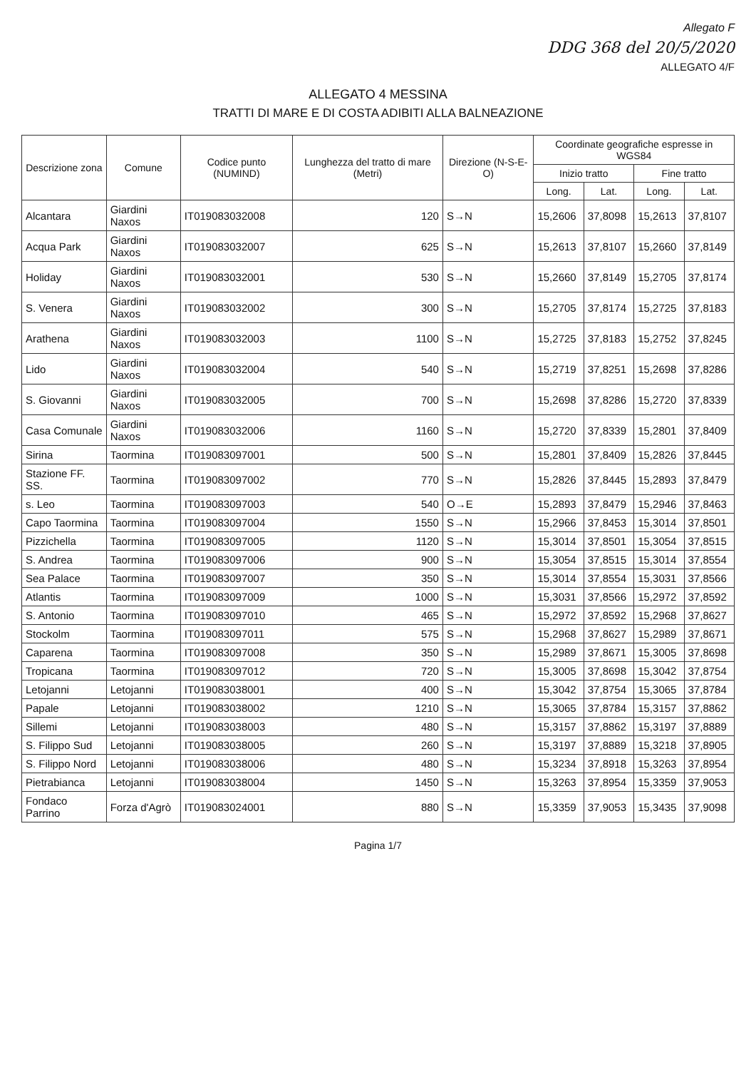Allegato F
DDG 368 del 20/5/2020
ALLEGATO 4/F
ALLEGATO 4 MESSINA
TRATTI DI MARE E DI COSTA ADIBITI ALLA BALNEAZIONE
| Descrizione zona | Comune | Codice punto (NUMIND) | Lunghezza del tratto di mare (Metri) | Direzione (N-S-E-O) | Coordinate geografiche espresse in WGS84 | | | |
| --- | --- | --- | --- | --- | --- | --- | --- | --- |
| | | | | | Inizio tratto | | Fine tratto | |
| | | | | | Long. | Lat. | Long. | Lat. |
| Alcantara | Giardini Naxos | IT019083032008 | 120 | S→N | 15,2606 | 37,8098 | 15,2613 | 37,8107 |
| Acqua Park | Giardini Naxos | IT019083032007 | 625 | S→N | 15,2613 | 37,8107 | 15,2660 | 37,8149 |
| Holiday | Giardini Naxos | IT019083032001 | 530 | S→N | 15,2660 | 37,8149 | 15,2705 | 37,8174 |
| S. Venera | Giardini Naxos | IT019083032002 | 300 | S→N | 15,2705 | 37,8174 | 15,2725 | 37,8183 |
| Arathena | Giardini Naxos | IT019083032003 | 1100 | S→N | 15,2725 | 37,8183 | 15,2752 | 37,8245 |
| Lido | Giardini Naxos | IT019083032004 | 540 | S→N | 15,2719 | 37,8251 | 15,2698 | 37,8286 |
| S. Giovanni | Giardini Naxos | IT019083032005 | 700 | S→N | 15,2698 | 37,8286 | 15,2720 | 37,8339 |
| Casa Comunale | Giardini Naxos | IT019083032006 | 1160 | S→N | 15,2720 | 37,8339 | 15,2801 | 37,8409 |
| Sirina | Taormina | IT019083097001 | 500 | S→N | 15,2801 | 37,8409 | 15,2826 | 37,8445 |
| Stazione FF. SS. | Taormina | IT019083097002 | 770 | S→N | 15,2826 | 37,8445 | 15,2893 | 37,8479 |
| s. Leo | Taormina | IT019083097003 | 540 | O→E | 15,2893 | 37,8479 | 15,2946 | 37,8463 |
| Capo Taormina | Taormina | IT019083097004 | 1550 | S→N | 15,2966 | 37,8453 | 15,3014 | 37,8501 |
| Pizzichella | Taormina | IT019083097005 | 1120 | S→N | 15,3014 | 37,8501 | 15,3054 | 37,8515 |
| S. Andrea | Taormina | IT019083097006 | 900 | S→N | 15,3054 | 37,8515 | 15,3014 | 37,8554 |
| Sea Palace | Taormina | IT019083097007 | 350 | S→N | 15,3014 | 37,8554 | 15,3031 | 37,8566 |
| Atlantis | Taormina | IT019083097009 | 1000 | S→N | 15,3031 | 37,8566 | 15,2972 | 37,8592 |
| S. Antonio | Taormina | IT019083097010 | 465 | S→N | 15,2972 | 37,8592 | 15,2968 | 37,8627 |
| Stockolm | Taormina | IT019083097011 | 575 | S→N | 15,2968 | 37,8627 | 15,2989 | 37,8671 |
| Caparena | Taormina | IT019083097008 | 350 | S→N | 15,2989 | 37,8671 | 15,3005 | 37,8698 |
| Tropicana | Taormina | IT019083097012 | 720 | S→N | 15,3005 | 37,8698 | 15,3042 | 37,8754 |
| Letojanni | Letojanni | IT019083038001 | 400 | S→N | 15,3042 | 37,8754 | 15,3065 | 37,8784 |
| Papale | Letojanni | IT019083038002 | 1210 | S→N | 15,3065 | 37,8784 | 15,3157 | 37,8862 |
| Sillemi | Letojanni | IT019083038003 | 480 | S→N | 15,3157 | 37,8862 | 15,3197 | 37,8889 |
| S. Filippo Sud | Letojanni | IT019083038005 | 260 | S→N | 15,3197 | 37,8889 | 15,3218 | 37,8905 |
| S. Filippo Nord | Letojanni | IT019083038006 | 480 | S→N | 15,3234 | 37,8918 | 15,3263 | 37,8954 |
| Pietrabianca | Letojanni | IT019083038004 | 1450 | S→N | 15,3263 | 37,8954 | 15,3359 | 37,9053 |
| Fondaco Parrino | Forza d'Agrò | IT019083024001 | 880 | S→N | 15,3359 | 37,9053 | 15,3435 | 37,9098 |
Pagina 1/7